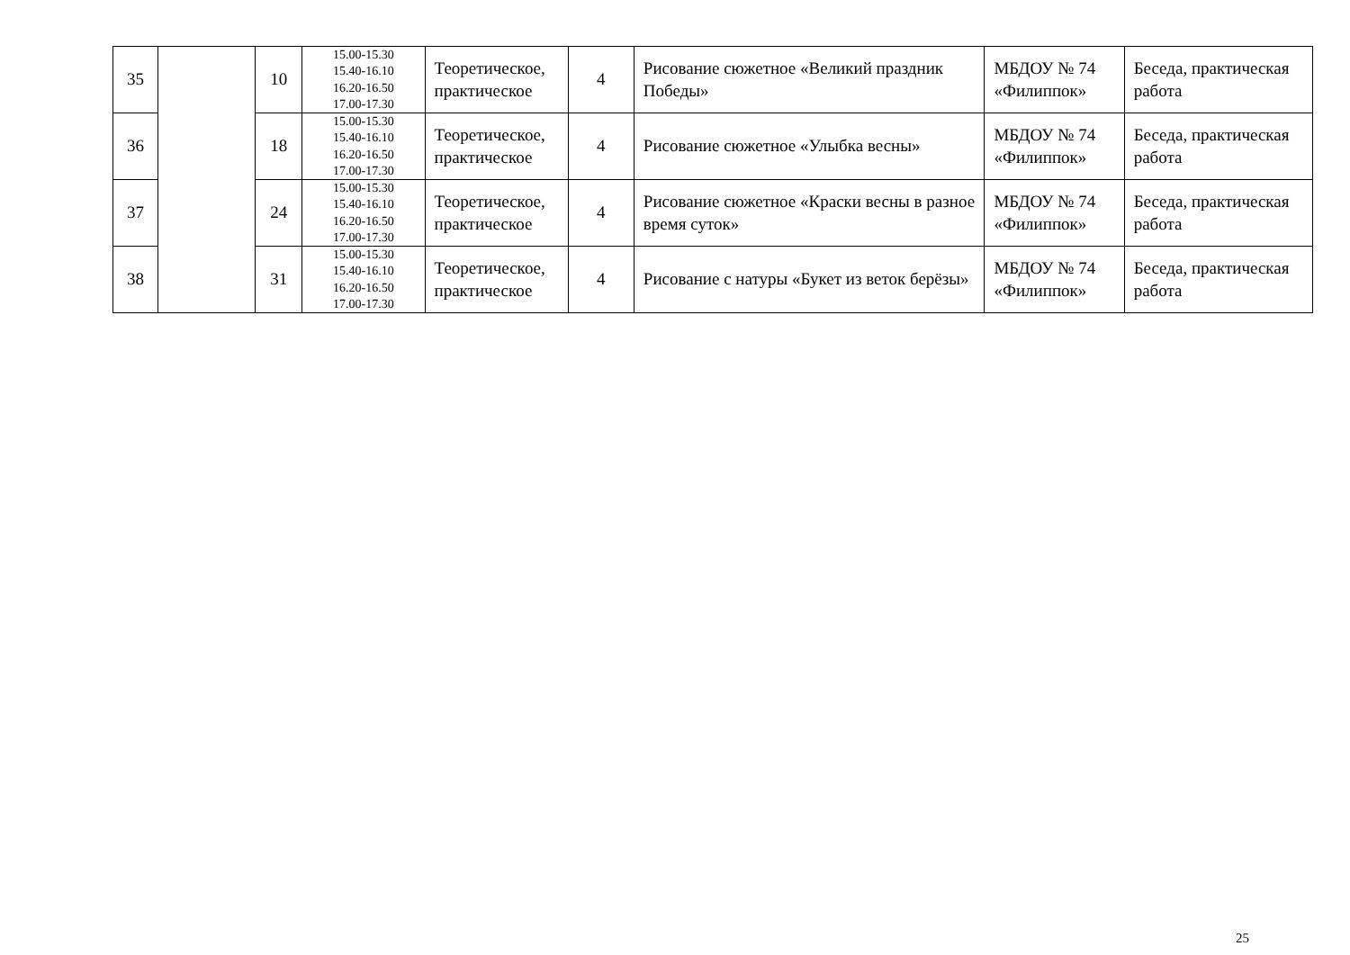| 35 | | 10 | 15.00-15.30 15.40-16.10 16.20-16.50 17.00-17.30 | Теоретическое, практическое | 4 | Рисование сюжетное «Великий праздник Победы» | МБДОУ № 74 «Филиппок» | Беседа, практическая работа |
| 36 | | 18 | 15.00-15.30 15.40-16.10 16.20-16.50 17.00-17.30 | Теоретическое, практическое | 4 | Рисование сюжетное «Улыбка весны» | МБДОУ № 74 «Филиппок» | Беседа, практическая работа |
| 37 | | 24 | 15.00-15.30 15.40-16.10 16.20-16.50 17.00-17.30 | Теоретическое, практическое | 4 | Рисование сюжетное «Краски весны в разное время суток» | МБДОУ № 74 «Филиппок» | Беседа, практическая работа |
| 38 | | 31 | 15.00-15.30 15.40-16.10 16.20-16.50 17.00-17.30 | Теоретическое, практическое | 4 | Рисование с натуры «Букет из веток берёзы» | МБДОУ № 74 «Филиппок» | Беседа, практическая работа |
25